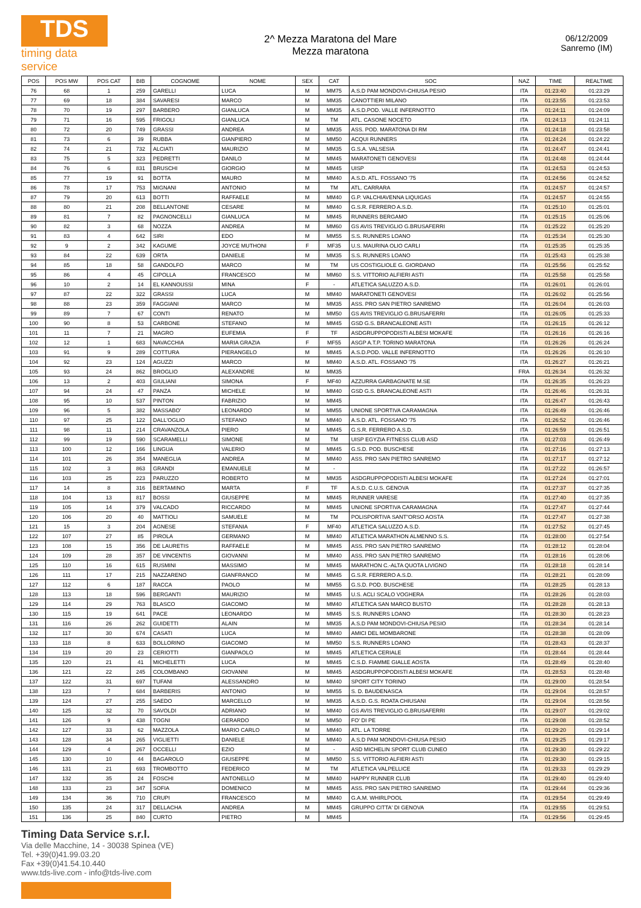TDS
timing data service
2^ Mezza Maratona del Mare
Mezza maratona
06/12/2009
Sanremo (IM)
| POS | POS MW | POS CAT | BIB | COGNOME | NOME | SEX | CAT | SOC | NAZ | TIME | REALTIME |
| --- | --- | --- | --- | --- | --- | --- | --- | --- | --- | --- | --- |
| 76 | 68 | 1 | 259 | GARELLI | LUCA | M | MM75 | A.S.D PAM MONDOVI-CHIUSA PESIO | ITA | 01:23:40 | 01:23:29 |
| 77 | 69 | 18 | 384 | SAVARESI | MARCO | M | MM35 | CANOTTIERI MILANO | ITA | 01:23:55 | 01:23:53 |
| 78 | 70 | 19 | 297 | BARBERO | GIANLUCA | M | MM35 | A.S.D.POD. VALLE INFERNOTTO | ITA | 01:24:11 | 01:24:09 |
| 79 | 71 | 16 | 595 | FRIGOLI | GIANLUCA | M | TM | ATL. CASONE NOCETO | ITA | 01:24:13 | 01:24:11 |
| 80 | 72 | 20 | 749 | GRASSI | ANDREA | M | MM35 | ASS. POD. MARATONA DI RM | ITA | 01:24:18 | 01:23:58 |
| 81 | 73 | 6 | 39 | RUBBA | GIANPIERO | M | MM50 | ACQUI RUNNERS | ITA | 01:24:24 | 01:24:22 |
| 82 | 74 | 21 | 732 | ALCIATI | MAURIZIO | M | MM35 | G.S.A. VALSESIA | ITA | 01:24:47 | 01:24:41 |
| 83 | 75 | 5 | 323 | PEDRETTI | DANILO | M | MM45 | MARATONETI GENOVESI | ITA | 01:24:48 | 01:24:44 |
| 84 | 76 | 6 | 831 | BRUSCHI | GIORGIO | M | MM45 | UISP | ITA | 01:24:53 | 01:24:53 |
| 85 | 77 | 19 | 91 | BOTTA | MAURO | M | MM40 | A.S.D. ATL. FOSSANO '75 | ITA | 01:24:56 | 01:24:52 |
| 86 | 78 | 17 | 753 | MIGNANI | ANTONIO | M | TM | ATL. CARRARA | ITA | 01:24:57 | 01:24:57 |
| 87 | 79 | 20 | 613 | BOTTI | RAFFAELE | M | MM40 | G.P. VALCHIAVENNA LIQUIGAS | ITA | 01:24:57 | 01:24:55 |
| 88 | 80 | 21 | 208 | BELLANTONE | CESARE | M | MM40 | G.S.R. FERRERO A.S.D. | ITA | 01:25:10 | 01:25:01 |
| 89 | 81 | 7 | 82 | PAGNONCELLI | GIANLUCA | M | MM45 | RUNNERS BERGAMO | ITA | 01:25:15 | 01:25:06 |
| 90 | 82 | 3 | 68 | NOZZA | ANDREA | M | MM60 | GS AVIS TREVIGLIO G.BRUSAFERRI | ITA | 01:25:22 | 01:25:20 |
| 91 | 83 | 4 | 642 | SIRI | EDO | M | MM55 | S.S. RUNNERS LOANO | ITA | 01:25:34 | 01:25:30 |
| 92 | 9 | 2 | 342 | KAGUME | JOYCE MUTHONI | F | MF35 | U.S. MAURINA OLIO CARLI | ITA | 01:25:35 | 01:25:35 |
| 93 | 84 | 22 | 639 | ORTA | DANIELE | M | MM35 | S.S. RUNNERS LOANO | ITA | 01:25:43 | 01:25:38 |
| 94 | 85 | 18 | 58 | GANDOLFO | MARCO | M | TM | US COSTIGLIOLE G. GIORDANO | ITA | 01:25:56 | 01:25:52 |
| 95 | 86 | 4 | 45 | CIPOLLA | FRANCESCO | M | MM60 | S.S. VITTORIO ALFIERI ASTI | ITA | 01:25:58 | 01:25:58 |
| 96 | 10 | 2 | 14 | EL KANNOUSSI | MINA | F | - | ATLETICA SALUZZO A.S.D. | ITA | 01:26:01 | 01:26:01 |
| 97 | 87 | 22 | 322 | GRASSI | LUCA | M | MM40 | MARATONETI GENOVESI | ITA | 01:26:02 | 01:25:56 |
| 98 | 88 | 23 | 359 | FAGGIANI | MARCO | M | MM35 | ASS. PRO SAN PIETRO SANREMO | ITA | 01:26:04 | 01:26:03 |
| 99 | 89 | 7 | 67 | CONTI | RENATO | M | MM50 | GS AVIS TREVIGLIO G.BRUSAFERRI | ITA | 01:26:05 | 01:25:33 |
| 100 | 90 | 8 | 53 | CARBONE | STEFANO | M | MM45 | GSD G.S. BRANCALEONE ASTI | ITA | 01:26:15 | 01:26:12 |
| 101 | 11 | 7 | 21 | MAGRO | EUFEMIA | F | TF | ASDGRUPPOPODISTI ALBESI MOKAFE | ITA | 01:26:16 | 01:26:16 |
| 102 | 12 | 1 | 683 | NAVACCHIA | MARIA GRAZIA | F | MF55 | ASGP A.T.P. TORINO MARATONA | ITA | 01:26:26 | 01:26:24 |
| 103 | 91 | 9 | 289 | COTTURA | PIERANGELO | M | MM45 | A.S.D.POD. VALLE INFERNOTTO | ITA | 01:26:26 | 01:26:10 |
| 104 | 92 | 23 | 124 | AGUZZI | MARCO | M | MM40 | A.S.D. ATL. FOSSANO '75 | ITA | 01:26:27 | 01:26:21 |
| 105 | 93 | 24 | 862 | BROGLIO | ALEXANDRE | M | MM35 | | FRA | 01:26:34 | 01:26:32 |
| 106 | 13 | 2 | 403 | GIULIANI | SIMONA | F | MF40 | AZZURRA GARBAGNATE M.SE | ITA | 01:26:35 | 01:26:23 |
| 107 | 94 | 24 | 47 | PANZA | MICHELE | M | MM40 | GSD G.S. BRANCALEONE ASTI | ITA | 01:26:46 | 01:26:31 |
| 108 | 95 | 10 | 537 | PINTON | FABRIZIO | M | MM45 | | ITA | 01:26:47 | 01:26:43 |
| 109 | 96 | 5 | 382 | MASSABO' | LEONARDO | M | MM55 | UNIONE SPORTIVA CARAMAGNA | ITA | 01:26:49 | 01:26:46 |
| 110 | 97 | 25 | 122 | DALL'OGLIO | STEFANO | M | MM40 | A.S.D. ATL. FOSSANO '75 | ITA | 01:26:52 | 01:26:46 |
| 111 | 98 | 11 | 214 | CRAVANZOLA | PIERO | M | MM45 | G.S.R. FERRERO A.S.D. | ITA | 01:26:59 | 01:26:51 |
| 112 | 99 | 19 | 590 | SCARAMELLI | SIMONE | M | TM | UISP EGYZIA FITNESS CLUB ASD | ITA | 01:27:03 | 01:26:49 |
| 113 | 100 | 12 | 166 | LINGUA | VALERIO | M | MM45 | G.S.D. POD. BUSCHESE | ITA | 01:27:16 | 01:27:13 |
| 114 | 101 | 26 | 354 | MANEGLIA | ANDREA | M | MM40 | ASS. PRO SAN PIETRO SANREMO | ITA | 01:27:17 | 01:27:12 |
| 115 | 102 | 3 | 863 | GRANDI | EMANUELE | M | - | | ITA | 01:27:22 | 01:26:57 |
| 116 | 103 | 25 | 223 | PARUZZO | ROBERTO | M | MM35 | ASDGRUPPOPODISTI ALBESI MOKAFE | ITA | 01:27:24 | 01:27:01 |
| 117 | 14 | 8 | 316 | BERTAMINO | MARTA | F | TF | A.S.D. C.U.S. GENOVA | ITA | 01:27:37 | 01:27:35 |
| 118 | 104 | 13 | 817 | BOSSI | GIUSEPPE | M | MM45 | RUNNER VARESE | ITA | 01:27:40 | 01:27:35 |
| 119 | 105 | 14 | 379 | VALCADO | RICCARDO | M | MM45 | UNIONE SPORTIVA CARAMAGNA | ITA | 01:27:47 | 01:27:44 |
| 120 | 106 | 20 | 40 | MATTIOLI | SAMUELE | M | TM | POLISPORTIVA SANT"ORSO AOSTA | ITA | 01:27:47 | 01:27:38 |
| 121 | 15 | 3 | 204 | AGNESE | STEFANIA | F | MF40 | ATLETICA SALUZZO A.S.D. | ITA | 01:27:52 | 01:27:45 |
| 122 | 107 | 27 | 85 | PIROLA | GERMANO | M | MM40 | ATLETICA MARATHON ALMENNO S.S. | ITA | 01:28:00 | 01:27:54 |
| 123 | 108 | 15 | 356 | DE LAURETIS | RAFFAELE | M | MM45 | ASS. PRO SAN PIETRO SANREMO | ITA | 01:28:12 | 01:28:04 |
| 124 | 109 | 28 | 357 | DE VINCENTIS | GIOVANNI | M | MM40 | ASS. PRO SAN PIETRO SANREMO | ITA | 01:28:16 | 01:28:06 |
| 125 | 110 | 16 | 615 | RUSMINI | MASSIMO | M | MM45 | MARATHON C.-ALTA QUOTA LIVIGNO | ITA | 01:28:18 | 01:28:14 |
| 126 | 111 | 17 | 215 | NAZZARENO | GIANFRANCO | M | MM45 | G.S.R. FERRERO A.S.D. | ITA | 01:28:21 | 01:28:09 |
| 127 | 112 | 6 | 187 | RACCA | PAOLO | M | MM55 | G.S.D. POD. BUSCHESE | ITA | 01:28:25 | 01:28:13 |
| 128 | 113 | 18 | 596 | BERGANTI | MAURIZIO | M | MM45 | U.S. ACLI SCALO VOGHERA | ITA | 01:28:26 | 01:28:03 |
| 129 | 114 | 29 | 763 | BLASCO | GIACOMO | M | MM40 | ATLETICA SAN MARCO BUSTO | ITA | 01:28:28 | 01:28:13 |
| 130 | 115 | 19 | 641 | PACE | LEONARDO | M | MM45 | S.S. RUNNERS LOANO | ITA | 01:28:30 | 01:28:23 |
| 131 | 116 | 26 | 262 | GUIDETTI | ALAIN | M | MM35 | A.S.D PAM MONDOVI-CHIUSA PESIO | ITA | 01:28:34 | 01:28:14 |
| 132 | 117 | 30 | 674 | CASATI | LUCA | M | MM40 | AMICI DEL MOMBARONE | ITA | 01:28:38 | 01:28:09 |
| 133 | 118 | 8 | 633 | BOLLORINO | GIACOMO | M | MM50 | S.S. RUNNERS LOANO | ITA | 01:28:43 | 01:28:37 |
| 134 | 119 | 20 | 23 | CERIOTTI | GIANPAOLO | M | MM45 | ATLETICA CERIALE | ITA | 01:28:44 | 01:28:44 |
| 135 | 120 | 21 | 41 | MICHELETTI | LUCA | M | MM45 | C.S.D. FIAMME GIALLE AOSTA | ITA | 01:28:49 | 01:28:40 |
| 136 | 121 | 22 | 245 | COLOMBANO | GIOVANNI | M | MM45 | ASDGRUPPOPODISTI ALBESI MOKAFE | ITA | 01:28:53 | 01:28:48 |
| 137 | 122 | 31 | 697 | TUFANI | ALESSANDRO | M | MM40 | SPORT CITY TORINO | ITA | 01:29:00 | 01:28:54 |
| 138 | 123 | 7 | 684 | BARBERIS | ANTONIO | M | MM55 | S. D. BAUDENASCA | ITA | 01:29:04 | 01:28:57 |
| 139 | 124 | 27 | 255 | SAEDO | MARCELLO | M | MM35 | A.S.D. G.S. ROATA CHIUSANI | ITA | 01:29:04 | 01:28:56 |
| 140 | 125 | 32 | 70 | SAVOLDI | ADRIANO | M | MM40 | GS AVIS TREVIGLIO G.BRUSAFERRI | ITA | 01:29:07 | 01:29:02 |
| 141 | 126 | 9 | 438 | TOGNI | GERARDO | M | MM50 | FO' DI PE | ITA | 01:29:08 | 01:28:52 |
| 142 | 127 | 33 | 62 | MAZZOLA | MARIO CARLO | M | MM40 | ATL. LA TORRE | ITA | 01:29:20 | 01:29:14 |
| 143 | 128 | 34 | 265 | VIGLIETTI | DANIELE | M | MM40 | A.S.D PAM MONDOVI-CHIUSA PESIO | ITA | 01:29:25 | 01:29:17 |
| 144 | 129 | 4 | 267 | OCCELLI | EZIO | M | - | ASD MICHELIN SPORT CLUB CUNEO | ITA | 01:29:30 | 01:29:22 |
| 145 | 130 | 10 | 44 | BAGAROLO | GIUSEPPE | M | MM50 | S.S. VITTORIO ALFIERI ASTI | ITA | 01:29:30 | 01:29:15 |
| 146 | 131 | 21 | 693 | TROMBOTTO | FEDERICO | M | TM | ATLETICA VALPELLICE | ITA | 01:29:33 | 01:29:29 |
| 147 | 132 | 35 | 24 | FOSCHI | ANTONELLO | M | MM40 | HAPPY RUNNER CLUB | ITA | 01:29:40 | 01:29:40 |
| 148 | 133 | 23 | 347 | SOFIA | DOMENICO | M | MM45 | ASS. PRO SAN PIETRO SANREMO | ITA | 01:29:44 | 01:29:36 |
| 149 | 134 | 36 | 710 | CRUPI | FRANCESCO | M | MM40 | G.A.M. WHIRLPOOL | ITA | 01:29:54 | 01:29:49 |
| 150 | 135 | 24 | 317 | DELLACHA | ANDREA | M | MM45 | GRUPPO CITTA' DI GENOVA | ITA | 01:29:55 | 01:29:51 |
| 151 | 136 | 25 | 840 | CURTO | PIETRO | M | MM45 | | ITA | 01:29:56 | 01:29:45 |
Timing Data Service s.r.l.
Via delle Macchine, 14 - 30038 Spinea (VE)
Tel. +39(0)41.99.03.20
Fax +39(0)41.54.10.440
www.tds-live.com - info@tds-live.com